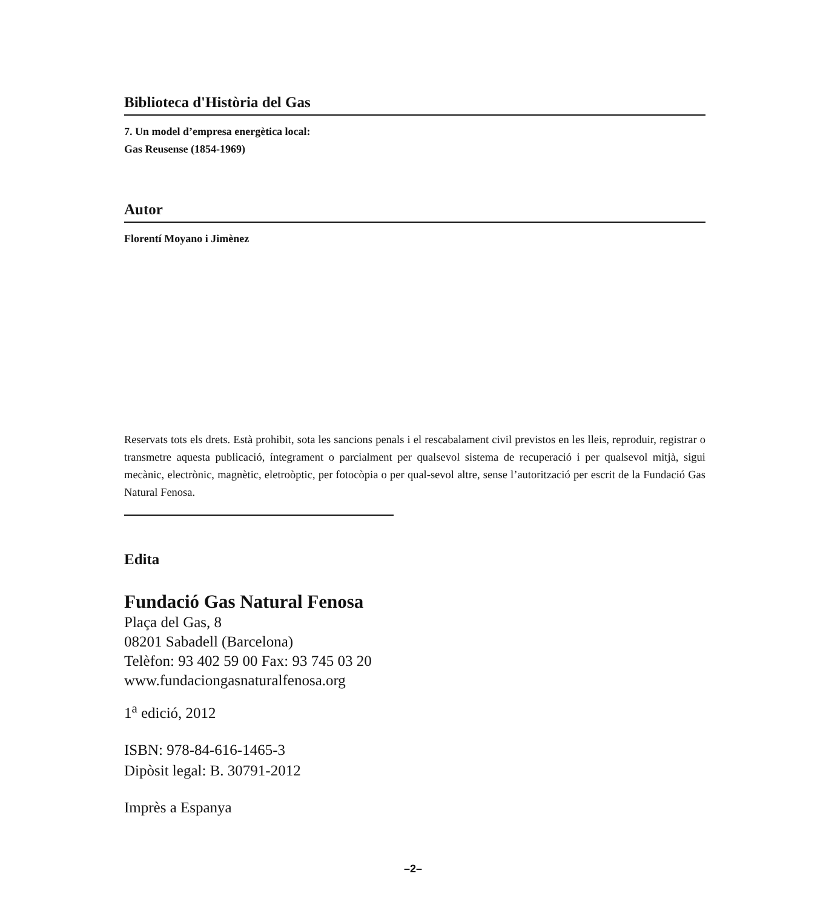Biblioteca d'Història del Gas
7. Un model d’empresa energètica local:
Gas Reusense (1854-1969)
Autor
Florentí Moyano i Jimènez
Reservats tots els drets. Està prohibit, sota les sancions penals i el rescabalament civil previstos en les lleis, reproduir, registrar o transmetre aquesta publicació, íntegrament o parcialment per qualsevol sistema de recuperació i per qualsevol mitjà, sigui mecànic, electrònic, magnètic, eletroòptic, per fotocòpia o per qual-sevol altre, sense l’autorització per escrit de la Fundació Gas Natural Fenosa.
Edita
Fundació Gas Natural Fenosa
Plaça del Gas, 8
08201 Sabadell (Barcelona)
Telèfon: 93 402 59 00 Fax: 93 745 03 20
www.fundaciongasnaturalfenosa.org
1<sup>a</sup> edició, 2012
ISBN: 978-84-616-1465-3
Dipòsit legal: B. 30791-2012
Imprès a Espanya
–2–